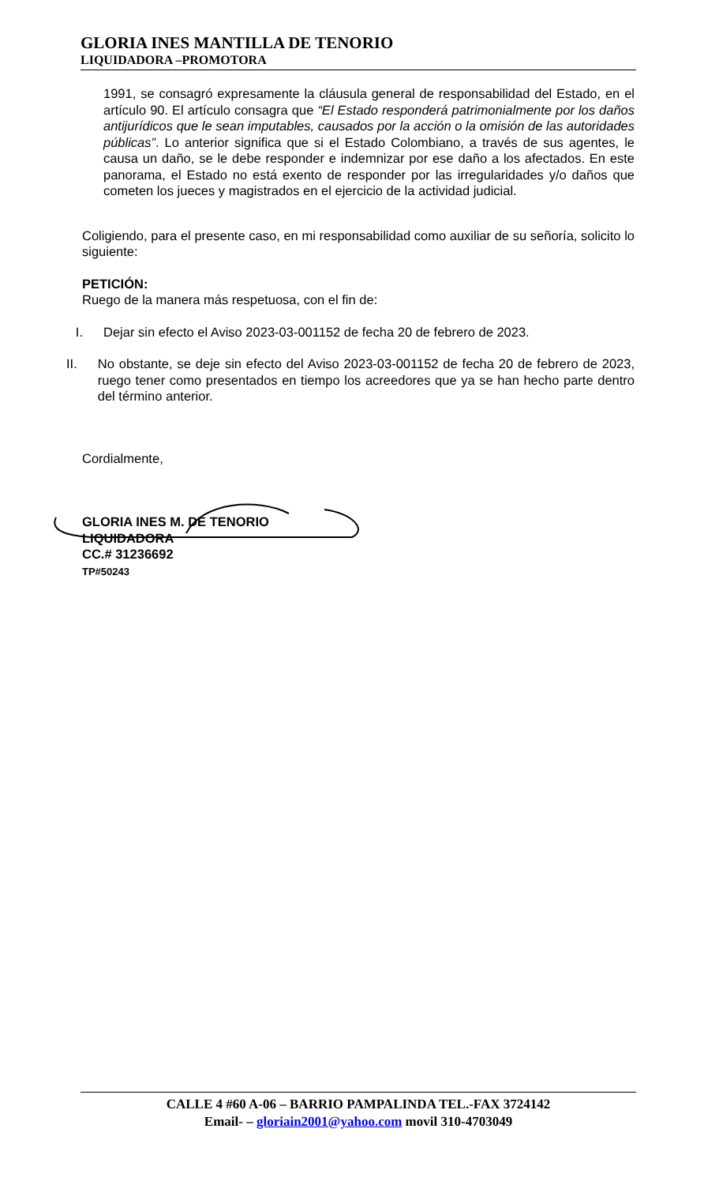GLORIA INES MANTILLA DE TENORIO
LIQUIDADORA –PROMOTORA
1991, se consagró expresamente la cláusula general de responsabilidad del Estado, en el artículo 90. El artículo consagra que “El Estado responderá patrimonialmente por los daños antijurídicos que le sean imputables, causados por la acción o la omisión de las autoridades públicas”. Lo anterior significa que si el Estado Colombiano, a través de sus agentes, le causa un daño, se le debe responder e indemnizar por ese daño a los afectados. En este panorama, el Estado no está exento de responder por las irregularidades y/o daños que cometen los jueces y magistrados en el ejercicio de la actividad judicial.
Coligiendo, para el presente caso, en mi responsabilidad como auxiliar de su señoría, solicito lo siguiente:
PETICIÓN:
Ruego de la manera más respetuosa, con el fin de:
I. Dejar sin efecto el Aviso 2023-03-001152 de fecha 20 de febrero de 2023.
II. No obstante, se deje sin efecto del Aviso 2023-03-001152 de fecha 20 de febrero de 2023, ruego tener como presentados en tiempo los acreedores que ya se han hecho parte dentro del término anterior.
Cordialmente,
GLORIA INES M. DE TENORIO
LIQUIDADORA
CC.# 31236692
TP#50243
CALLE 4 #60 A-06 – BARRIO PAMPALINDA TEL.-FAX 3724142
Email- – gloriain2001@yahoo.com movil 310-4703049